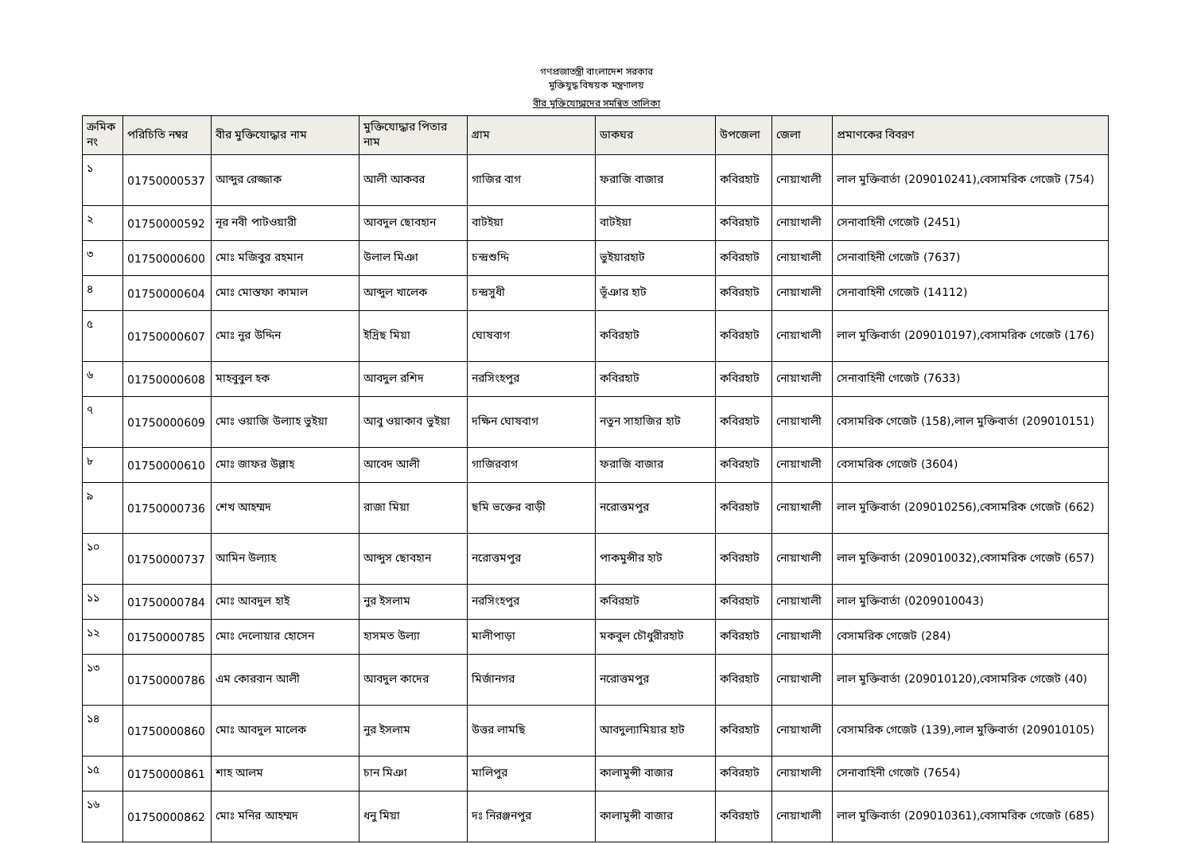গণপ্রজাতন্ত্রী বাংলাদেশ সরকার
মুক্তিযুদ্ধ বিষয়ক মন্ত্রণালয়
বীর মুক্তিযোদ্ধাদের সমন্বিত তালিকা
| ক্রমিক নং | পরিচিতি নম্বর | বীর মুক্তিযোদ্ধার নাম | মুক্তিযোদ্ধার পিতার নাম | গ্রাম | ডাকঘর | উপজেলা | জেলা | প্রমাণকের বিবরণ |
| --- | --- | --- | --- | --- | --- | --- | --- | --- |
| ১ | 01750000537 | আব্দুর রেজ্জাক | আলী আকবর | গাজির বাগ | ফরাজি বাজার | কবিরহাট | নোয়াখালী | লাল মুক্তিবার্তা (209010241),বেসামরিক গেজেট (754) |
| ২ | 01750000592 | নূর নবী পাটওয়ারী | আবদুল ছোবহান | বাটইয়া | বাটইয়া | কবিরহাট | নোয়াখালী | সেনাবাহিনী গেজেট (2451) |
| ৩ | 01750000600 | মোঃ মজিবুর রহমান | উলাল মিঞা | চন্দ্রশুদ্দি | ভুইয়ারহাট | কবিরহাট | নোয়াখালী | সেনাবাহিনী গেজেট (7637) |
| ৪ | 01750000604 | মোঃ মোস্তফা কামাল | আব্দুল খালেক | চন্দ্রসুধী | ভূঁঞার হাট | কবিরহাট | নোয়াখালী | সেনাবাহিনী গেজেট (14112) |
| ৫ | 01750000607 | মোঃ নুর উদ্দিন | ইদ্রিছ মিয়া | ঘোষবাগ | কবিরহাট | কবিরহাট | নোয়াখালী | লাল মুক্তিবার্তা (209010197),বেসামরিক গেজেট (176) |
| ৬ | 01750000608 | মাহবুবুল হক | আবদুল রশিদ | নরসিংহপুর | কবিরহাট | কবিরহাট | নোয়াখালী | সেনাবাহিনী গেজেট (7633) |
| ৭ | 01750000609 | মোঃ ওয়াজি উল্যাহ ভুইয়া | আবু ওয়াকাব ভুইয়া | দক্ষিন ঘোষবাগ | নতুন সাহাজির হাট | কবিরহাট | নোয়াখালী | বেসামরিক গেজেট (158),লাল মুক্তিবার্তা (209010151) |
| ৮ | 01750000610 | মোঃ জাফর উল্লাহ | আবেদ আলী | গাজিরবাগ | ফরাজি বাজার | কবিরহাট | নোয়াখালী | বেসামরিক গেজেট (3604) |
| ৯ | 01750000736 | শেখ আহম্মদ | রাজা মিয়া | ছমি ভক্তের বাড়ী | নরোত্তমপুর | কবিরহাট | নোয়াখালী | লাল মুক্তিবার্তা (209010256),বেসামরিক গেজেট (662) |
| ১০ | 01750000737 | আমিন উল্যাহ | আব্দুস ছোবহান | নরোত্তমপুর | পাকমুন্সীর হাট | কবিরহাট | নোয়াখালী | লাল মুক্তিবার্তা (209010032),বেসামরিক গেজেট (657) |
| ১১ | 01750000784 | মোঃ আবদুল হাই | নুর ইসলাম | নরসিংহপুর | কবিরহাট | কবিরহাট | নোয়াখালী | লাল মুক্তিবার্তা (0209010043) |
| ১২ | 01750000785 | মোঃ দেলোয়ার হোসেন | হাসমত উল্যা | মালীপাড়া | মকবুল চৌধুরীরহাট | কবিরহাট | নোয়াখালী | বেসামরিক গেজেট (284) |
| ১৩ | 01750000786 | এম কোরবান আলী | আবদুল কাদের | মির্জানগর | নরোত্তমপুর | কবিরহাট | নোয়াখালী | লাল মুক্তিবার্তা (209010120),বেসামরিক গেজেট (40) |
| ১৪ | 01750000860 | মোঃ আবদুল মালেক | নুর ইসলাম | উত্তর লামছি | আবদুল্যামিয়ার হাট | কবিরহাট | নোয়াখালী | বেসামরিক গেজেট (139),লাল মুক্তিবার্তা (209010105) |
| ১৫ | 01750000861 | শাহ আলম | চান মিঞা | মালিপুর | কালামুন্সী বাজার | কবিরহাট | নোয়াখালী | সেনাবাহিনী গেজেট (7654) |
| ১৬ | 01750000862 | মোঃ মনির আহম্মদ | ধনু মিয়া | দঃ নিরঞ্জনপুর | কালামুন্সী বাজার | কবিরহাট | নোয়াখালী | লাল মুক্তিবার্তা (209010361),বেসামরিক গেজেট (685) |